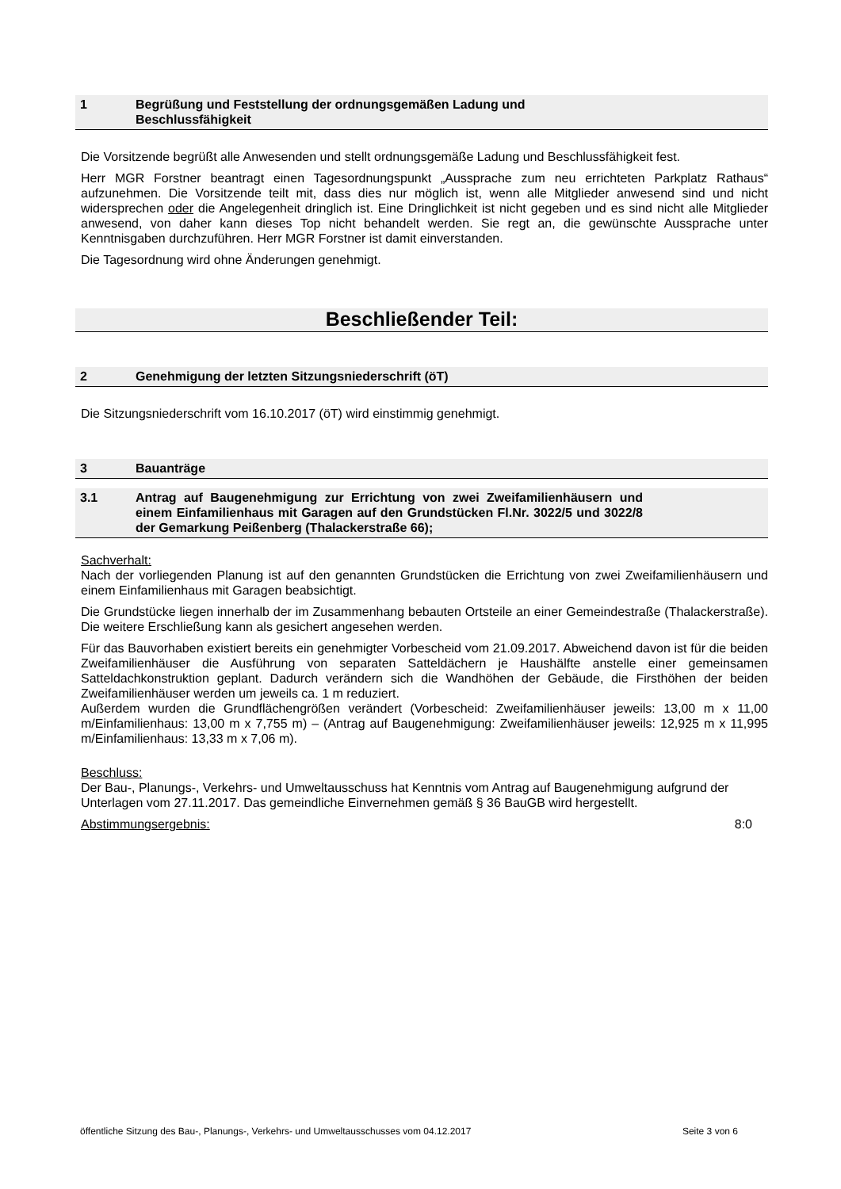1 Begrüßung und Feststellung der ordnungsgemäßen Ladung und Beschlussfähigkeit
Die Vorsitzende begrüßt alle Anwesenden und stellt ordnungsgemäße Ladung und Beschlussfähigkeit fest.
Herr MGR Forstner beantragt einen Tagesordnungspunkt „Aussprache zum neu errichteten Parkplatz Rathaus“ aufzunehmen. Die Vorsitzende teilt mit, dass dies nur möglich ist, wenn alle Mitglieder anwesend sind und nicht widersprechen oder die Angelegenheit dringlich ist. Eine Dringlichkeit ist nicht gegeben und es sind nicht alle Mitglieder anwesend, von daher kann dieses Top nicht behandelt werden. Sie regt an, die gewünschte Aussprache unter Kenntnisgaben durchzuführen. Herr MGR Forstner ist damit einverstanden.
Die Tagesordnung wird ohne Änderungen genehmigt.
Beschließender Teil:
2 Genehmigung der letzten Sitzungsniederschrift (öT)
Die Sitzungsniederschrift vom 16.10.2017 (öT) wird einstimmig genehmigt.
3 Bauanträge
3.1 Antrag auf Baugenehmigung zur Errichtung von zwei Zweifamilienhäusern und einem Einfamilienhaus mit Garagen auf den Grundstücken Fl.Nr. 3022/5 und 3022/8 der Gemarkung Peißenberg (Thalackerstraße 66);
Sachverhalt:
Nach der vorliegenden Planung ist auf den genannten Grundstücken die Errichtung von zwei Zweifamilienhäusern und einem Einfamilienhaus mit Garagen beabsichtigt.
Die Grundstücke liegen innerhalb der im Zusammenhang bebauten Ortsteile an einer Gemeindestraße (Thalackerstraße). Die weitere Erschließung kann als gesichert angesehen werden.
Für das Bauvorhaben existiert bereits ein genehmigter Vorbescheid vom 21.09.2017. Abweichend davon ist für die beiden Zweifamilienhäuser die Ausführung von separaten Satteldächern je Haushälfte anstelle einer gemeinsamen Satteldachkonstruktion geplant. Dadurch verändern sich die Wandhöhen der Gebäude, die Firsthöhen der beiden Zweifamilienhäuser werden um jeweils ca. 1 m reduziert.
Außerdem wurden die Grundflächengrößen verändert (Vorbescheid: Zweifamilienhäuser jeweils: 13,00 m x 11,00 m/Einfamilienhaus: 13,00 m x 7,755 m) – (Antrag auf Baugenehmigung: Zweifamilienhäuser jeweils: 12,925 m x 11,995 m/Einfamilienhaus: 13,33 m x 7,06 m).
Beschluss:
Der Bau-, Planungs-, Verkehrs- und Umweltausschuss hat Kenntnis vom Antrag auf Baugenehmigung aufgrund der Unterlagen vom 27.11.2017. Das gemeindliche Einvernehmen gemäß § 36 BauGB wird hergestellt.
Abstimmungsergebnis: 8:0
öffentliche Sitzung des Bau-, Planungs-, Verkehrs- und Umweltausschusses vom 04.12.2017 Seite 3 von 6